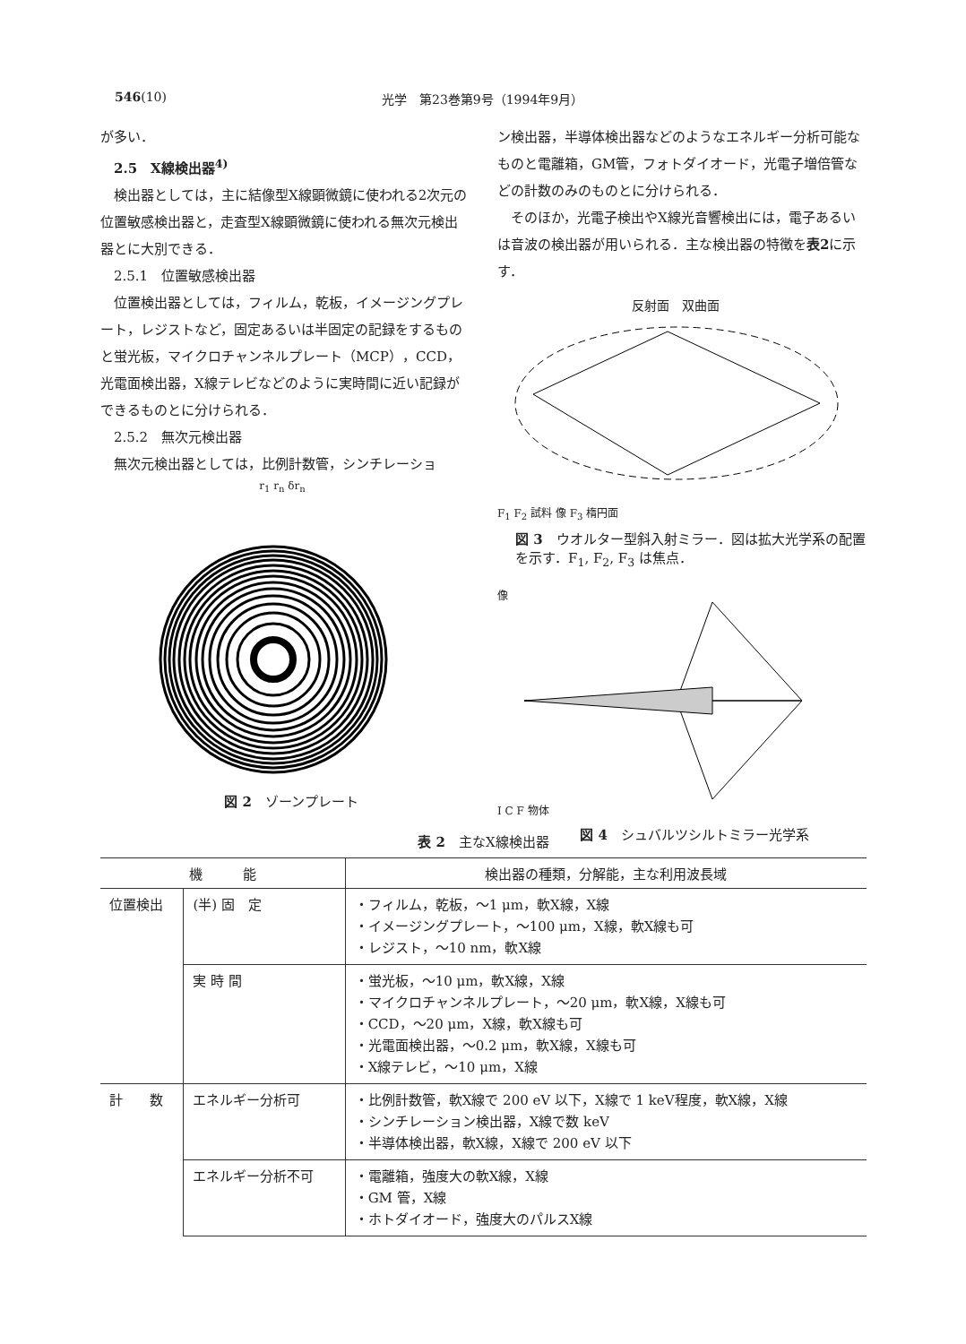546(10) 光学　第23巻第9号（1994年9月）
が多い．
2.5　X線検出器<sup>4)</sup>
検出器としては，主に結像型X線顕微鏡に使われる2次元の位置敏感検出器と，走査型X線顕微鏡に使われる無次元検出器とに大別できる．
2.5.1　位置敏感検出器
位置検出器としては，フィルム，乾板，イメージングプレート，レジストなど，固定あるいは半固定の記録をするものと蛍光板，マイクロチャンネルプレート（MCP），CCD，光電面検出器，X線テレビなどのように実時間に近い記録ができるものとに分けられる．
2.5.2　無次元検出器
無次元検出器としては，比例計数管，シンチレーショ
ン検出器，半導体検出器などのようなエネルギー分析可能なものと電離箱，GM管，フォトダイオード，光電子増倍管などの計数のみのものとに分けられる．
そのほか，光電子検出やX線光音響検出には，電子あるいは音波の検出器が用いられる．主な検出器の特徴を表2に示す．
r<sub>1</sub> r<sub>n</sub> δr<sub>n</sub>
図 2　ゾーンプレート
反射面　双曲面
F<sub>1</sub> F<sub>2</sub> 試料 像 F<sub>3</sub> 楕円面
図 3　ウオルター型斜入射ミラー．図は拡大光学系の配置を示す．F<sub>1</sub>, F<sub>2</sub>, F<sub>3</sub> は焦点．
像
I C F 物体
図 4　シュバルツシルトミラー光学系
表 2　主なX線検出器
| 機 能 | | 検出器の種類，分解能，主な利用波長域 |
| --- | --- | --- |
| 位置検出 | (半) 固 定 | ・フィルム，乾板，〜1 μm，軟X線，X線 ・イメージングプレート，〜100 μm，X線，軟X線も可 ・レジスト，〜10 nm，軟X線 |
| | 実 時 間 | ・蛍光板，〜10 μm，軟X線，X線 ・マイクロチャンネルプレート，〜20 μm，軟X線，X線も可 ・CCD，〜20 μm，X線，軟X線も可 ・光電面検出器，〜0.2 μm，軟X線，X線も可 ・X線テレビ，〜10 μm，X線 |
| 計 数 | エネルギー分析可 | ・比例計数管，軟X線で 200 eV 以下，X線で 1 keV程度，軟X線，X線 ・シンチレーション検出器，X線で数 keV ・半導体検出器，軟X線，X線で 200 eV 以下 |
| | エネルギー分析不可 | ・電離箱，強度大の軟X線，X線 ・GM 管，X線 ・ホトダイオード，強度大のパルスX線 |